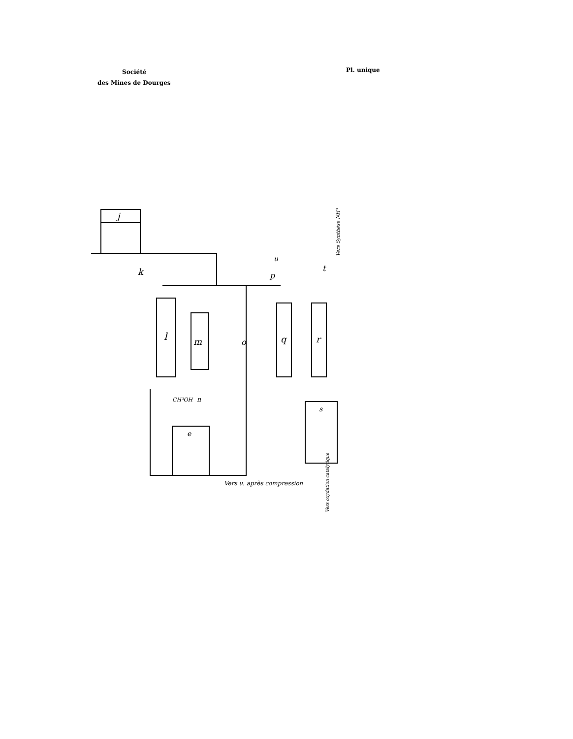Société
des Mines de Dourges
Pl. unique
j
k
l
m
n
CH³OH
o
p
u
q
r
t
s
e
Vers u. après compression
Vers Synthèse NH³
Vers oxydation catalytique